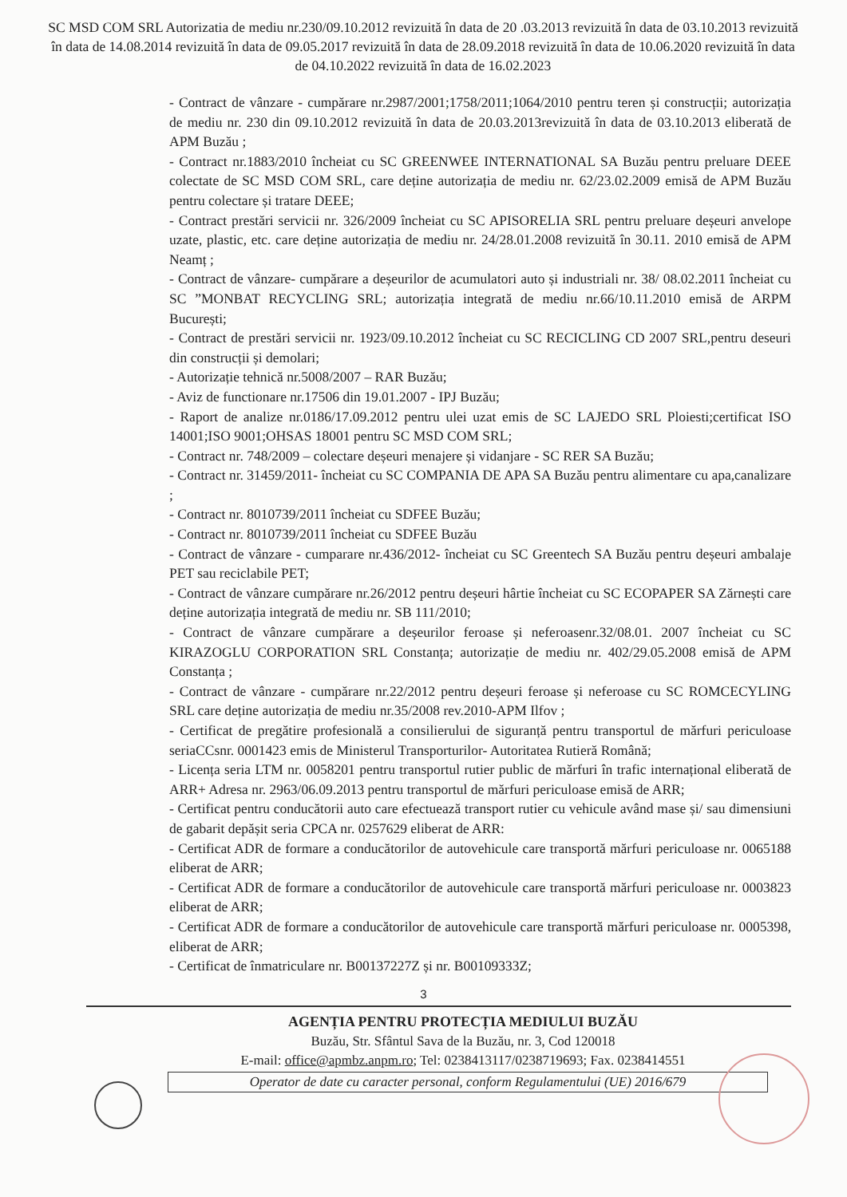SC MSD COM SRL Autorizatia de mediu nr.230/09.10.2012 revizuită în data de 20 .03.2013 revizuită în data de 03.10.2013 revizuită în data de 14.08.2014 revizuită în data de 09.05.2017 revizuită în data de 28.09.2018 revizuită în data de 10.06.2020 revizuită în data de 04.10.2022 revizuită în data de 16.02.2023
- Contract de vânzare - cumpărare nr.2987/2001;1758/2011;1064/2010 pentru teren și construcții; autorizația de mediu nr. 230 din 09.10.2012 revizuită în data de 20.03.2013revizuită în data de 03.10.2013 eliberată de APM Buzău ;
- Contract nr.1883/2010 încheiat cu SC GREENWEE INTERNATIONAL SA Buzău pentru preluare DEEE colectate de SC MSD COM SRL, care deține autorizația de mediu nr. 62/23.02.2009 emisă de APM Buzău pentru colectare și tratare DEEE;
- Contract prestări servicii nr. 326/2009 încheiat cu SC APISORELIA SRL pentru preluare deșeuri anvelope uzate, plastic, etc. care deține autorizația de mediu nr. 24/28.01.2008 revizuită în 30.11. 2010 emisă de APM Neamț ;
- Contract de vânzare- cumpărare a deșeurilor de acumulatori auto și industriali nr. 38/ 08.02.2011 încheiat cu SC ”MONBAT RECYCLING SRL; autorizația integrată de mediu nr.66/10.11.2010 emisă de ARPM București;
- Contract de prestări servicii nr. 1923/09.10.2012 încheiat cu SC RECICLING CD 2007 SRL,pentru deseuri din construcții și demolari;
- Autorizație tehnică nr.5008/2007 – RAR Buzău;
- Aviz de functionare nr.17506 din 19.01.2007 - IPJ Buzău;
- Raport de analize nr.0186/17.09.2012 pentru ulei uzat emis de SC LAJEDO SRL Ploiesti;certificat ISO 14001;ISO 9001;OHSAS 18001 pentru SC MSD COM SRL;
- Contract nr. 748/2009 – colectare deșeuri menajere și vidanjare - SC RER SA Buzău;
- Contract nr. 31459/2011- încheiat cu SC COMPANIA DE APA SA Buzău pentru alimentare cu apa,canalizare ;
- Contract nr. 8010739/2011 încheiat cu SDFEE Buzău;
- Contract nr. 8010739/2011 încheiat cu SDFEE Buzău
- Contract de vânzare - cumparare nr.436/2012- încheiat cu SC Greentech SA Buzău pentru deșeuri ambalaje PET sau reciclabile PET;
- Contract de vânzare cumpărare nr.26/2012 pentru deșeuri hârtie încheiat cu SC ECOPAPER SA Zărnești care deține autorizația integrată de mediu nr. SB 111/2010;
- Contract de vânzare cumpărare a deșeurilor feroase și neferoasenr.32/08.01. 2007 încheiat cu SC KIRAZOGLU CORPORATION SRL Constanța; autorizație de mediu nr. 402/29.05.2008 emisă de APM Constanța ;
- Contract de vânzare - cumpărare nr.22/2012 pentru deșeuri feroase și neferoase cu SC ROMCECYLING SRL care deține autorizația de mediu nr.35/2008 rev.2010-APM Ilfov ;
- Certificat de pregătire profesională a consilierului de siguranță pentru transportul de mărfuri periculoase seriaCCsnr. 0001423 emis de Ministerul Transporturilor- Autoritatea Rutieră Română;
- Licența seria LTM nr. 0058201 pentru transportul rutier public de mărfuri în trafic internațional eliberată de ARR+ Adresa nr. 2963/06.09.2013 pentru transportul de mărfuri periculoase emisă de ARR;
- Certificat pentru conducătorii auto care efectuează transport rutier cu vehicule având mase și/ sau dimensiuni de gabarit depășit seria CPCA nr. 0257629 eliberat de ARR:
- Certificat ADR de formare a conducătorilor de autovehicule care transportă mărfuri periculoase nr. 0065188 eliberat de ARR;
- Certificat ADR de formare a conducătorilor de autovehicule care transportă mărfuri periculoase nr. 0003823 eliberat de ARR;
- Certificat ADR de formare a conducătorilor de autovehicule care transportă mărfuri periculoase nr. 0005398, eliberat de ARR;
- Certificat de înmatriculare nr. B00137227Z și nr. B00109333Z;
3
AGENȚIA PENTRU PROTECȚIA MEDIULUI BUZĂU
Buzău, Str. Sfântul Sava de la Buzău, nr. 3, Cod 120018
E-mail: office@apmbz.anpm.ro; Tel: 0238413117/0238719693; Fax. 0238414551
Operator de date cu caracter personal, conform Regulamentului (UE) 2016/679